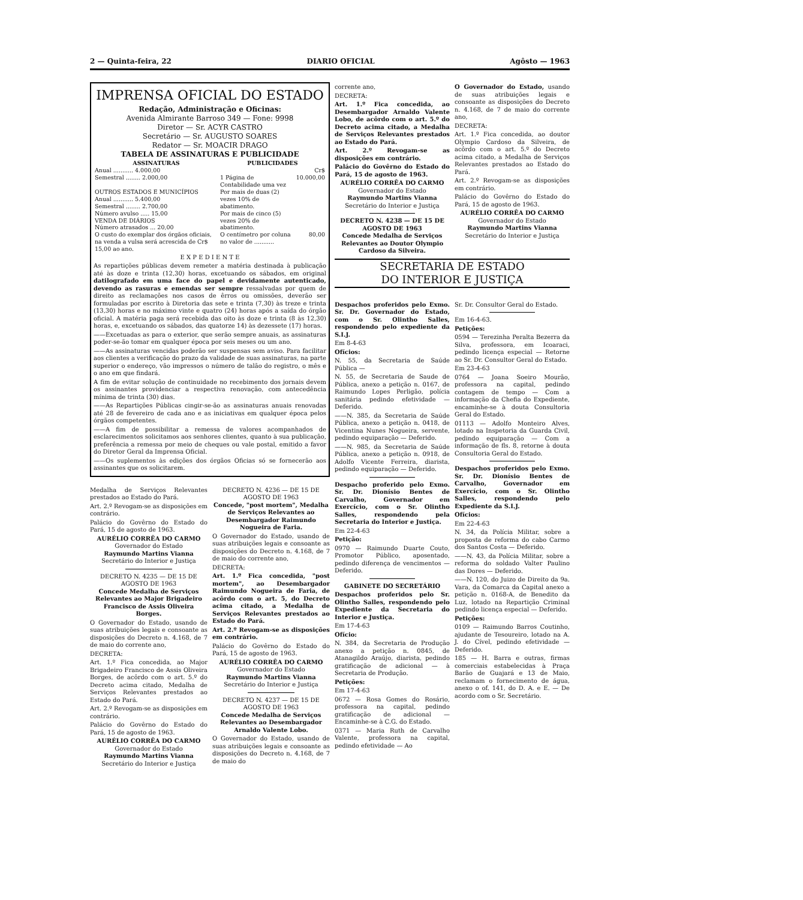2 — Quinta-feira, 22 DIARIO OFICIAL Agôsto — 1963
IMPRENSA OFICIAL DO ESTADO
Redação, Administração e Oficinas:
Avenida Almirante Barroso 349 — Fone: 9998
Diretor — Sr. ACYR CASTRO
Secretário — Sr. AUGUSTO SOARES
Redator — Sr. MOACIR DRAGO
TABELA DE ASSINATURAS E PUBLICIDADE
| ASSINATURAS | PUBLICIDADES | |
| --- | --- | --- |
| Anual ........... 4.000,00 | | Cr$ |
| Semestral ........ 2.000,00 | 1 Página de Contabilidade uma vez | 10.000,00 |
| OUTROS ESTADOS E MUNICÍPIOS Anual ........... 5.400,00 Semestral ........ 2.700,00 Número avulso ..... 15,00 VENDA DE DIÁRIOS Número atrasados ... 20,00 O custo do exemplar dos órgãos oficiais, na venda a vulsa será acrescida de Cr$ 15,00 ao ano. | Por mais de duas (2) vezes 10% de abatimento. Por mais de cinco (5) vezes 20% de abatimento. O centímetro por coluna no valor de ........... | 80,00 |
E X P E D I E N T E
As repartições públicas devem remeter a matéria destinada à publicação até às doze e trinta (12,30) horas, excetuando os sábados, em original datilografado em uma face do papel e devidamente autenticado, devendo as rasuras e emendas ser sempre ressalvadas por quem de direito as reclamações nos casos de êrros ou omissões, deverão ser formuladas por escrito à Diretoria das sete e trinta (7,30) às treze e trinta (13,30) horas e no máximo vinte e quatro (24) horas após a saída do órgão oficial. A matéria paga será recebida das oito às doze e trinta (8 às 12,30) horas, e, excetuando os sábados, das quatorze 14) às dezessete (17) horas.
——Excetuadas as para o exterior, que serão sempre anuais, as assinaturas poder-se-ão tomar em qualquer época por seis meses ou um ano.
——As assinaturas vencidas poderão ser suspensas sem aviso. Para facilitar aos clientes a verificação do prazo da validade de suas assinaturas, na parte superior o endereço, vão impressos o número de talão do registro, o mês e o ano em que findará.
A fim de evitar solução de continuidade no recebimento dos jornais devem os assinantes providenciar a respectiva renovação, com antecedência mínima de trinta (30) dias.
——As Repartições Públicas cingir-se-ão as assinaturas anuais renovadas até 28 de fevereiro de cada ano e as iniciativas em qualquer época pelos órgãos competentes.
——A fim de possibilitar a remessa de valores acompanhados de esclarecimentos solicitamos aos senhores clientes, quanto à sua publicação, preferência a remessa por meio de cheques ou vale postal, emitido a favor do Diretor Geral da Imprensa Oficial.
——Os suplementos às edições dos órgãos Oficias só se fornecerão aos assinantes que os solicitarem.
Medalha de Serviços Relevantes prestados ao Estado do Pará.
Art. 2.º Revogam-se as disposições em contrário.
Palácio do Govêrno do Estado do Pará, 15 de agosto de 1963.
AURÉLIO CORRÊA DO CARMO
Governador do Estado
Raymundo Martins Vianna
Secretário do Interior e Justiça
DECRETO N. 4235 — DE 15 DE AGOSTO DE 1963
Concede Medalha de Serviços Relevantes ao Major Brigadeiro Francisco de Assis Oliveira Borges.
O Governador do Estado, usando de suas atribuições legais e consoante as disposições do Decreto n. 4.168, de 7 de maio do corrente ano,
DECRETA:
Art. 1.º Fica concedida, ao Major Brigadeiro Francisco de Assis Oliveira Borges, de acôrdo com o art. 5.º do Decreto acima citado, Medalha de Serviços Relevantes prestados ao Estado do Pará.
Art. 2.º Revogam-se as disposições em contrário.
Palácio do Govêrno do Estado do Pará, 15 de agosto de 1963.
AURÉLIO CORRÊA DO CARMO
Governador do Estado
Raymundo Martins Vianna
Secretário do Interior e Justiça
DECRETO N. 4236 — DE 15 DE AGOSTO DE 1963
Concede, "post mortem", Medalha de Serviços Relevantes ao Desembargador Raimundo Nogueira de Faria.
O Governador do Estado, usando de suas atribuições legais e consoante as disposições do Decreto n. 4.168, de 7 de maio do corrente ano,
DECRETA:
Art. 1.º Fica concedida, "post mortem", ao Desembargador Raimundo Nogueira de Faria, de acôrdo com o art. 5, do Decreto acima citado, a Medalha de Serviços Relevantes prestados ao Estado do Pará.
Art. 2.º Revogam-se as disposições em contrário.
Palácio do Govêrno do Estado do Pará, 15 de agosto de 1963.
AURÉLIO CORRÊA DO CARMO
Governador do Estado
Raymundo Martins Vianna
Secretário do Interior e Justiça
DECRETO N. 4237 — DE 15 DE AGOSTO DE 1963
Concede Medalha de Serviços Relevantes ao Desembargador Arnaldo Valente Lobo.
O Governador do Estado, usando de suas atribuições legais e consoante as disposições do Decreto n. 4.168, de 7 de maio do
corrente ano,
DECRETA:
Art. 1.º Fica concedida, ao Desembargador Arnaldo Valente Lobo, de acôrdo com o art. 5.º do Decreto acima citado, a Medalha de Serviços Relevantes prestados ao Estado do Pará.
Art. 2.º Revogam-se as disposições em contrário.
Palácio do Govêrno do Estado do Pará, 15 de agosto de 1963.
AURÉLIO CORRÊA DO CARMO
Governador do Estado
Raymundo Martins Vianna
Secretário do Interior e Justiça
DECRETO N. 4238 — DE 15 DE AGOSTO DE 1963
Concede Medalha de Serviços Relevantes ao Doutor Olympio Cardoso da Silveira.
O Governador do Estado, usando de suas atribuições legais e consoante as disposições do Decreto n. 4.168, de 7 de maio do corrente ano,
DECRETA:
Art. 1.º Fica concedida, ao doutor Olympio Cardoso da Silveira, de acôrdo com o art. 5.º do Decreto acima citado, a Medalha de Serviços Relevantes prestados ao Estado do Pará.
Art. 2.º Revogam-se as disposições em contrário.
Palácio do Govêrno do Estado do Pará, 15 de agosto de 1963.
AURÉLIO CORRÊA DO CARMO
Governador do Estado
Raymundo Martins Vianna
Secretário do Interior e Justiça
SECRETARIA DE ESTADO
DO INTERIOR E JUSTIÇA
Despachos proferidos pelo Exmo. Sr. Dr. Governador do Estado, com o Sr. Olintho Salles, respondendo pelo expediente da S.I.J.
Em 8-4-63
Ofícios:
N. 55, da Secretaria de Saúde Pública —
N. 55, de Secretaria de Saude de Pública, anexo a petição n. 0167, de Raimundo Lopes Perligão, polícia sanitária pedindo efetividade — Deferido.
——N. 385, da Secretaria de Saúde Pública, anexo a petição n. 0418, de Vicentina Nunes Nogueira, servente, pedindo equiparação — Deferido.
——N. 985, da Secretaria de Saúde Pública, anexo a petição n. 0918, de Adolfo Vicente Ferreira, diarista, pedindo equiparação — Deferido.
Despacho proferido pelo Exmo. Sr. Dr. Dionísio Bentes de Carvalho, Governador em Exercício, com o Sr. Olintho Salles, respondendo pela Secretaria do Interior e Justiça.
Em 22-4-63
Petição:
0970 — Raimundo Duarte Couto, Promotor Público, aposentado, pedindo diferença de vencimentos — Deferido.
GABINETE DO SECRETÁRIO
Despachos proferidos pelo Sr. Olintho Salles, respondendo pelo Expediente da Secretaria do Interior e Justiça.
Em 17-4-63
Ofício:
N. 384, da Secretaria de Produção anexo a petição n. 0845, de Atanagildo Araújo, diarista, pedindo gratificação de adicional — à Secretaria de Produção.
Petições:
Em 17-4-63
0672 — Rosa Gomes do Rosário, professora na capital, pedindo gratificação de adicional — Encaminhe-se à C.G. do Estado.
0371 — Maria Ruth de Carvalho Valente, professora na capital, pedindo efetividade — Ao
Sr. Dr. Consultor Geral do Estado.
Em 16-4-63.
Petições:
0594 — Terezinha Peralta Bezerra da Silva, professora, em Icoaraci, pedindo licença especial — Retorne ao Sr. Dr. Consultor Geral do Estado.
Em 23-4-63
0764 — Joana Soeiro Mourão, professora na capital, pedindo contagem de tempo — Com a informação da Chefia do Expediente, encaminhe-se à douta Consultoria Geral do Estado.
01113 — Adolfo Monteiro Alves, lotado na Inspetoria da Guarda Civil, pedindo equiparação — Com a informação de fls. 8, retorne à douta Consultoria Geral do Estado.
Despachos proferidos pelo Exmo. Sr. Dr. Dionísio Bentes de Carvalho, Governador em Exercício, com o Sr. Olintho Salles, respondendo pelo Expediente da S.I.J.
Ofícios:
Em 22-4-63
N. 34, da Polícia Militar, sobre a proposta de reforma do cabo Carmo dos Santos Costa — Deferido.
——N. 43, da Polícia Militar, sobre a reforma do soldado Valter Paulino das Dores — Deferido.
——N. 120, do Juizo de Direito da 9a. Vara, da Comarca da Capital anexo a petição n. 0168-A, de Benedito da Luz, lotado na Repartição Criminal pedindo licença especial — Deferido.
Petições:
0109 — Raimundo Barros Coutinho, ajudante de Tesoureiro, lotado na A. J. do Cível, pedindo efetividade — Deferido.
185 — H. Barra e outras, firmas comerciais estabelecidas à Praça Barão de Guajará e 13 de Maio, reclamam o fornecimento de água, anexo o of. 141, do D. A. e E. — De acordo com o Sr. Secretário.